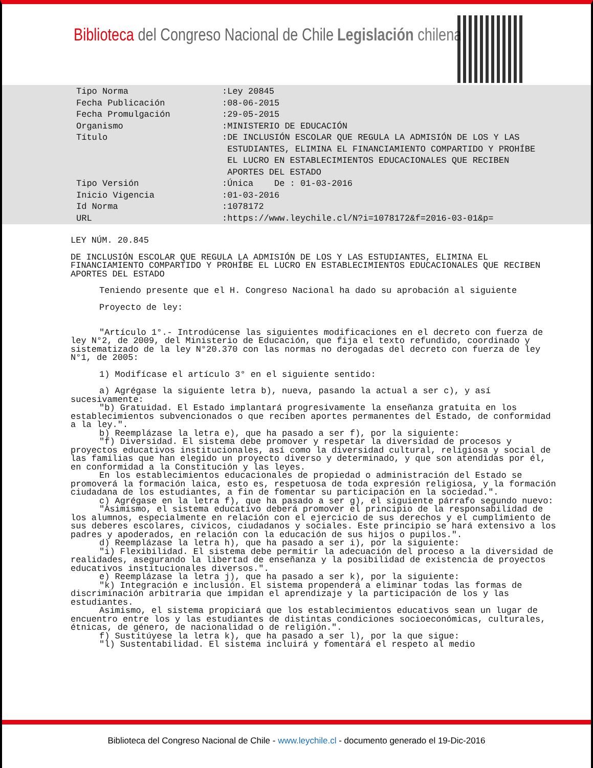Biblioteca del Congreso Nacional de Chile
Legislación chilena
Tipo Norma :Ley 20845
Fecha Publicación :08-06-2015
Fecha Promulgación :29-05-2015
Organismo :MINISTERIO DE EDUCACIÓN
Título :DE INCLUSIÓN ESCOLAR QUE REGULA LA ADMISIÓN DE LOS Y LAS
ESTUDIANTES, ELIMINA EL FINANCIAMIENTO COMPARTIDO Y PROHÍBE
EL LUCRO EN ESTABLECIMIENTOS EDUCACIONALES QUE RECIBEN
APORTES DEL ESTADO
Tipo Versión :Única De : 01-03-2016
Inicio Vigencia :01-03-2016
Id Norma :1078172
URL :https://www.leychile.cl/N?i=1078172&f=2016-03-01&p=
LEY NÚM. 20.845
DE INCLUSIÓN ESCOLAR QUE REGULA LA ADMISIÓN DE LOS Y LAS ESTUDIANTES, ELIMINA EL FINANCIAMIENTO COMPARTIDO Y PROHÍBE EL LUCRO EN ESTABLECIMIENTOS EDUCACIONALES QUE RECIBEN APORTES DEL ESTADO
Teniendo presente que el H. Congreso Nacional ha dado su aprobación al siguiente
Proyecto de ley:
"Artículo 1°.- Introdúcense las siguientes modificaciones en el decreto con fuerza de ley N°2, de 2009, del Ministerio de Educación, que fija el texto refundido, coordinado y sistematizado de la ley N°20.370 con las normas no derogadas del decreto con fuerza de ley N°1, de 2005:
1) Modifícase el artículo 3° en el siguiente sentido:
a) Agrégase la siguiente letra b), nueva, pasando la actual a ser c), y así sucesivamente:
"b) Gratuidad. El Estado implantará progresivamente la enseñanza gratuita en los establecimientos subvencionados o que reciben aportes permanentes del Estado, de conformidad a la ley.".
b) Reemplázase la letra e), que ha pasado a ser f), por la siguiente:
"f) Diversidad. El sistema debe promover y respetar la diversidad de procesos y proyectos educativos institucionales, así como la diversidad cultural, religiosa y social de las familias que han elegido un proyecto diverso y determinado, y que son atendidas por él, en conformidad a la Constitución y las leyes.
En los establecimientos educacionales de propiedad o administración del Estado se promoverá la formación laica, esto es, respetuosa de toda expresión religiosa, y la formación ciudadana de los estudiantes, a fin de fomentar su participación en la sociedad.".
c) Agrégase en la letra f), que ha pasado a ser g), el siguiente párrafo segundo nuevo:
"Asimismo, el sistema educativo deberá promover el principio de la responsabilidad de los alumnos, especialmente en relación con el ejercicio de sus derechos y el cumplimiento de sus deberes escolares, cívicos, ciudadanos y sociales. Este principio se hará extensivo a los padres y apoderados, en relación con la educación de sus hijos o pupilos.".
d) Reemplázase la letra h), que ha pasado a ser i), por la siguiente:
"i) Flexibilidad. El sistema debe permitir la adecuación del proceso a la diversidad de realidades, asegurando la libertad de enseñanza y la posibilidad de existencia de proyectos educativos institucionales diversos.".
e) Reemplázase la letra j), que ha pasado a ser k), por la siguiente:
"k) Integración e inclusión. El sistema propenderá a eliminar todas las formas de discriminación arbitraria que impidan el aprendizaje y la participación de los y las estudiantes.
Asimismo, el sistema propiciará que los establecimientos educativos sean un lugar de encuentro entre los y las estudiantes de distintas condiciones socioeconómicas, culturales, étnicas, de género, de nacionalidad o de religión.".
f) Sustitúyese la letra k), que ha pasado a ser l), por la que sigue:
"l) Sustentabilidad. El sistema incluirá y fomentará el respeto al medio
Biblioteca del Congreso Nacional de Chile - www.leychile.cl - documento generado el 19-Dic-2016